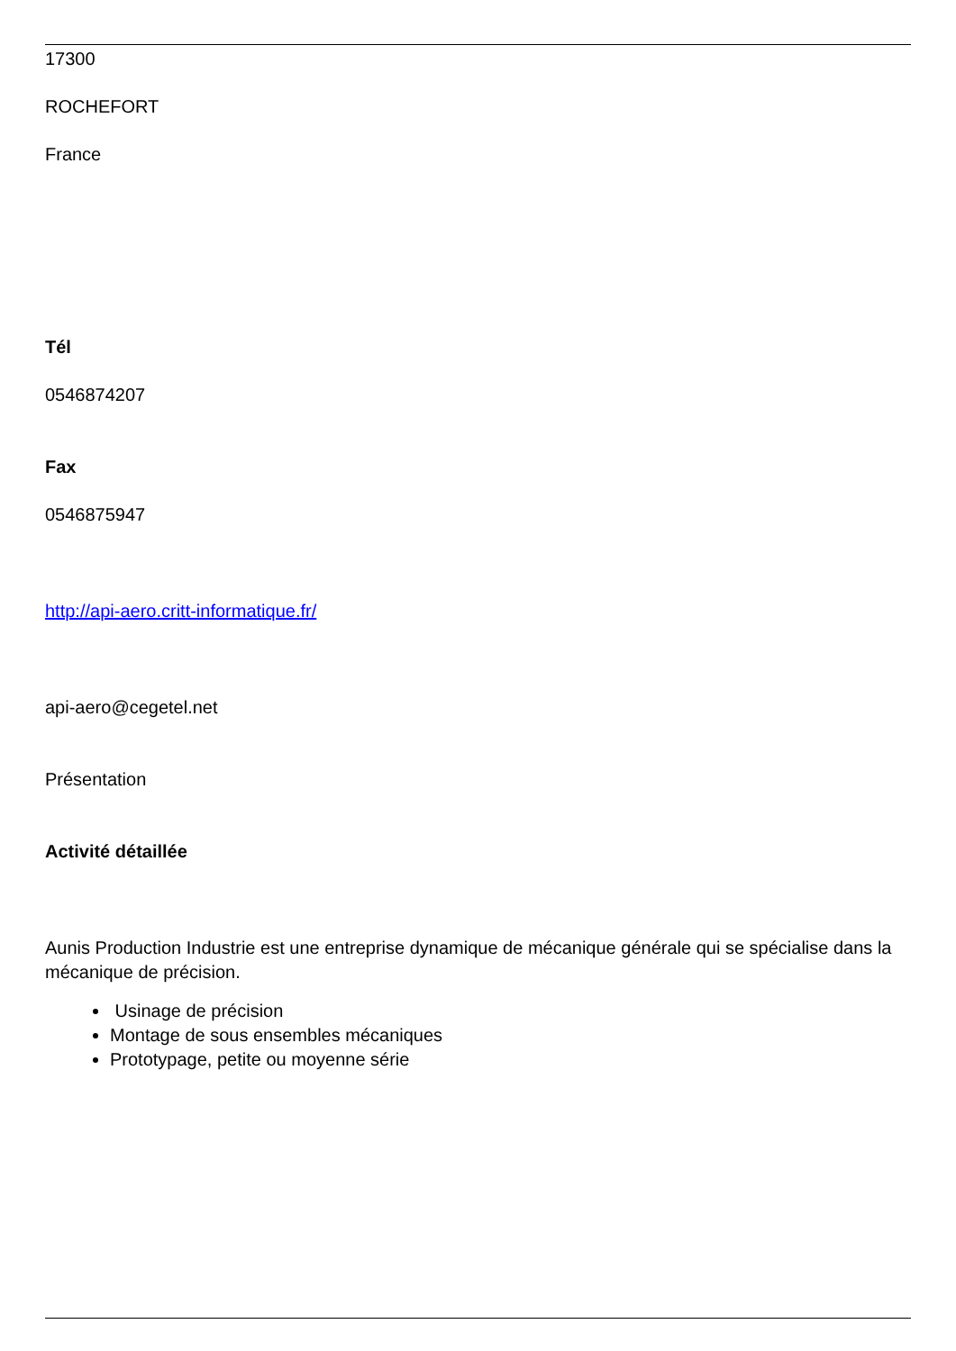17300
ROCHEFORT
France
Tél
0546874207
Fax
0546875947
http://api-aero.critt-informatique.fr/
api-aero@cegetel.net
Présentation
Activité détaillée
Aunis Production Industrie est une entreprise dynamique de mécanique générale qui se spécialise dans la mécanique de précision.
Usinage de précision
Montage de sous ensembles mécaniques
Prototypage, petite ou moyenne série